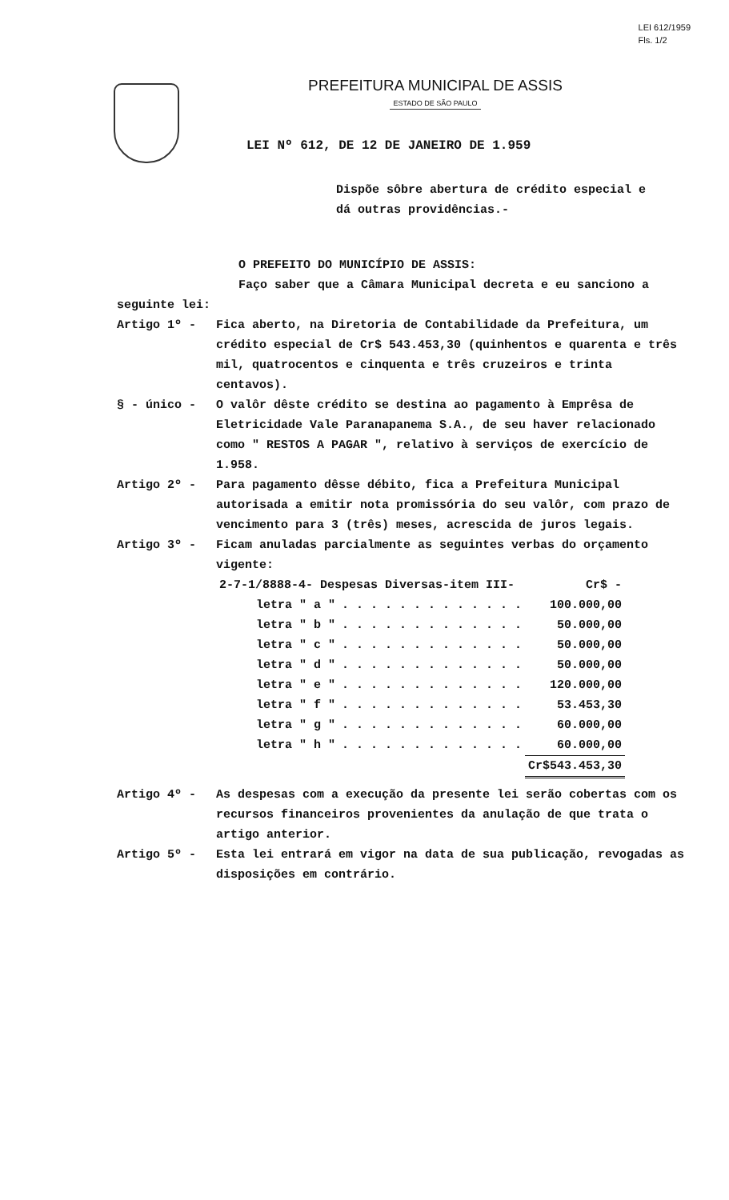LEI 612/1959
Fls. 1/2
PREFEITURA MUNICIPAL DE ASSIS
ESTADO DE SÃO PAULO
LEI Nº 612, DE 12 DE JANEIRO DE 1.959
Dispõe sôbre abertura de crédito especial e dá outras providências.-
O PREFEITO DO MUNICÍPIO DE ASSIS:
Faço saber que a Câmara Municipal decreta e eu sanciono a seguinte lei:
Artigo 1º - Fica aberto, na Diretoria de Contabilidade da Prefeitura, um crédito especial de Cr$ 543.453,30 (quinhentos e quarenta e três mil, quatrocentos e cinquenta e três cruzeiros e trinta centavos).
§ - único - O valôr dêste crédito se destina ao pagamento à Emprêsa de Eletricidade Vale Paranapanema S.A., de seu haver relacionado como " RESTOS A PAGAR ", relativo à serviços de exercício de 1.958.
Artigo 2º - Para pagamento dêsse débito, fica a Prefeitura Municipal autorisada a emitir nota promissória do seu valôr, com prazo de vencimento para 3 (três) meses, acrescida de juros legais.
Artigo 3º - Ficam anuladas parcialmente as seguintes verbas do orçamento vigente:
| 2-7-1/8888-4- Despesas Diversas-item III- | | Cr$ - |
| letra " a " | . . . . . . . . . . . . . | 100.000,00 |
| letra " b " | . . . . . . . . . . . . . | 50.000,00 |
| letra " c " | . . . . . . . . . . . . . | 50.000,00 |
| letra " d " | . . . . . . . . . . . . . | 50.000,00 |
| letra " e " | . . . . . . . . . . . . . | 120.000,00 |
| letra " f " | . . . . . . . . . . . . . | 53.453,30 |
| letra " g " | . . . . . . . . . . . . . | 60.000,00 |
| letra " h " | . . . . . . . . . . . . . | 60.000,00 |
| | | Cr$543.453,30 |
Artigo 4º - As despesas com a execução da presente lei serão cobertas com os recursos financeiros provenientes da anulação de que trata o artigo anterior.
Artigo 5º - Esta lei entrará em vigor na data de sua publicação, revogadas as disposições em contrário.